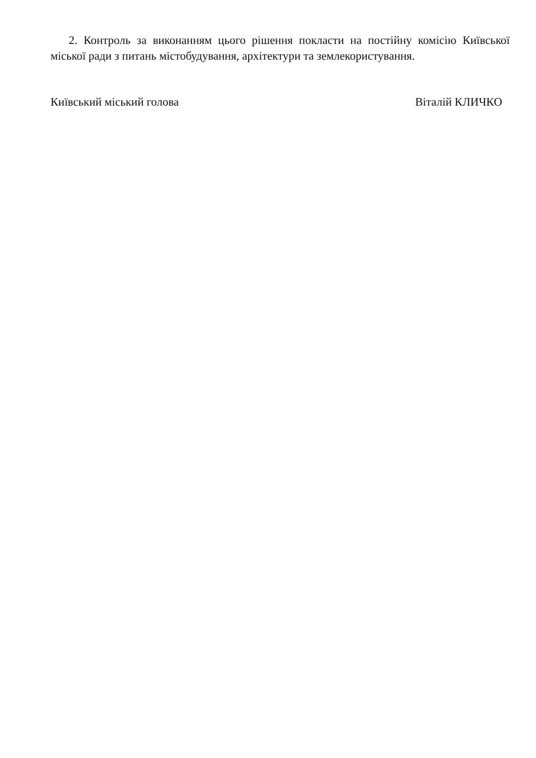2. Контроль за виконанням цього рішення покласти на постійну комісію Київської міської ради з питань містобудування, архітектури та землекористування.
Київський міський голова Віталій КЛИЧКО